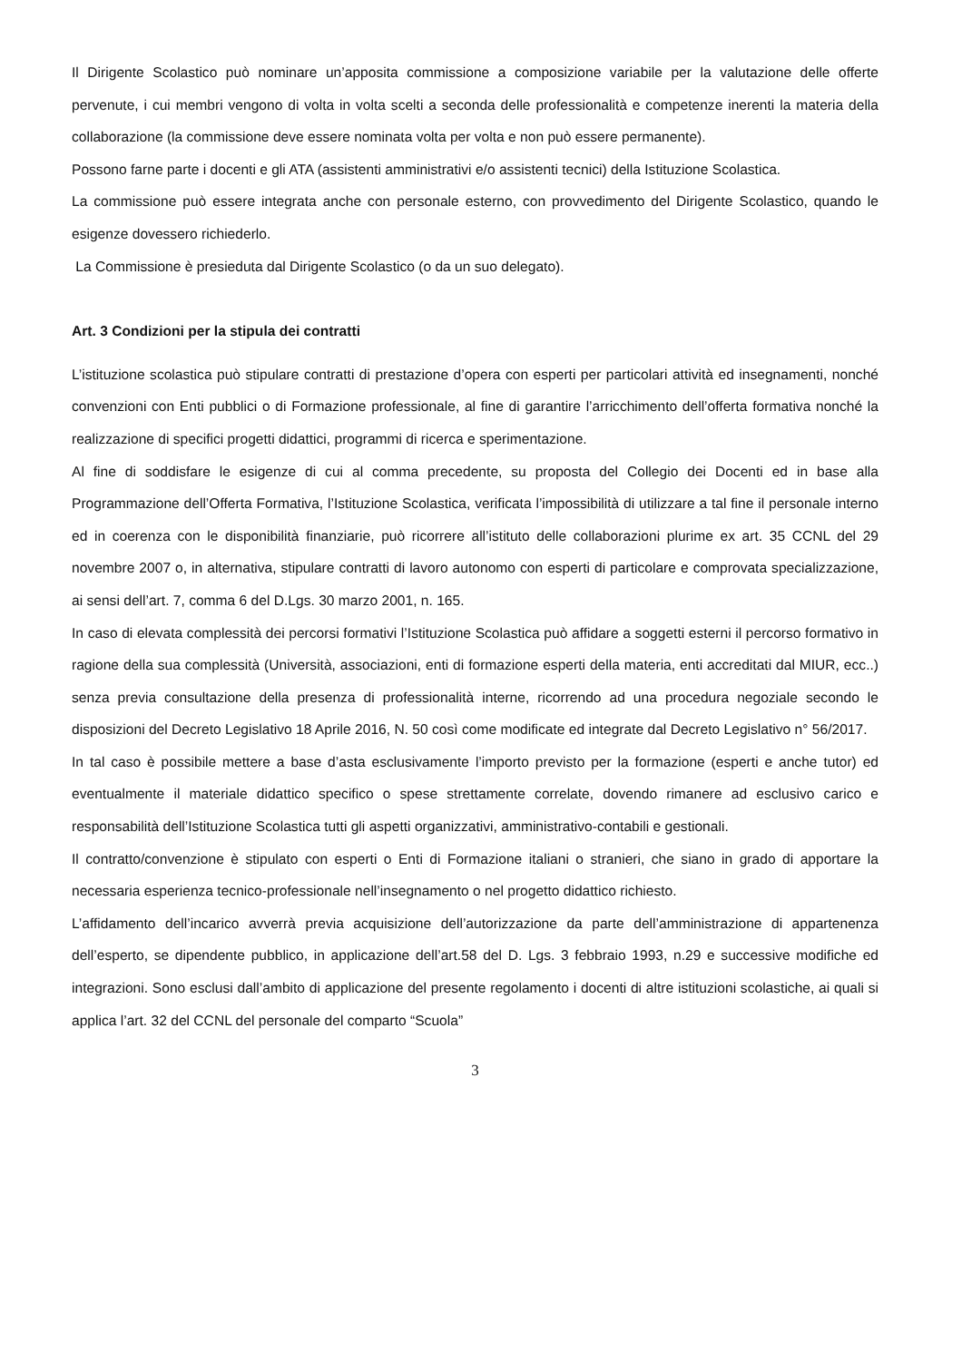Il Dirigente Scolastico può nominare un’apposita commissione a composizione variabile per la valutazione delle offerte pervenute, i cui membri vengono di volta in volta scelti a seconda delle professionalità e competenze inerenti la materia della collaborazione (la commissione deve essere nominata volta per volta e non può essere permanente).
Possono farne parte i docenti e gli ATA (assistenti amministrativi e/o assistenti tecnici) della Istituzione Scolastica.
La commissione può essere integrata anche con personale esterno, con provvedimento del Dirigente Scolastico, quando le esigenze dovessero richiederlo.
La Commissione è presieduta dal Dirigente Scolastico (o da un suo delegato).
Art. 3 Condizioni per la stipula dei contratti
L’istituzione scolastica può stipulare contratti di prestazione d’opera con esperti per particolari attività ed insegnamenti, nonché convenzioni con Enti pubblici o di Formazione professionale, al fine di garantire l’arricchimento dell’offerta formativa nonché la realizzazione di specifici progetti didattici, programmi di ricerca e sperimentazione.
Al fine di soddisfare le esigenze di cui al comma precedente, su proposta del Collegio dei Docenti ed in base alla Programmazione dell’Offerta Formativa, l’Istituzione Scolastica, verificata l’impossibilità di utilizzare a tal fine il personale interno ed in coerenza con le disponibilità finanziarie, può ricorrere all’istituto delle collaborazioni plurime ex art. 35 CCNL del 29 novembre 2007 o, in alternativa, stipulare contratti di lavoro autonomo con esperti di particolare e comprovata specializzazione, ai sensi dell’art. 7, comma 6 del D.Lgs. 30 marzo 2001, n. 165.
In caso di elevata complessità dei percorsi formativi l’Istituzione Scolastica può affidare a soggetti esterni il percorso formativo in ragione della sua complessità (Università, associazioni, enti di formazione esperti della materia, enti accreditati dal MIUR, ecc..) senza previa consultazione della presenza di professionalità interne, ricorrendo ad una procedura negoziale secondo le disposizioni del Decreto Legislativo 18 Aprile 2016, N. 50 così come modificate ed integrate dal Decreto Legislativo n° 56/2017.
In tal caso è possibile mettere a base d’asta esclusivamente l’importo previsto per la formazione (esperti e anche tutor) ed eventualmente il materiale didattico specifico o spese strettamente correlate, dovendo rimanere ad esclusivo carico e responsabilità dell’Istituzione Scolastica tutti gli aspetti organizzativi, amministrativo-contabili e gestionali.
Il contratto/convenzione è stipulato con esperti o Enti di Formazione italiani o stranieri, che siano in grado di apportare la necessaria esperienza tecnico-professionale nell’insegnamento o nel progetto didattico richiesto.
L’affidamento dell’incarico avverrà previa acquisizione dell’autorizzazione da parte dell’amministrazione di appartenenza dell’esperto, se dipendente pubblico, in applicazione dell’art.58 del D. Lgs. 3 febbraio 1993, n.29 e successive modifiche ed integrazioni. Sono esclusi dall’ambito di applicazione del presente regolamento i docenti di altre istituzioni scolastiche, ai quali si applica l’art. 32 del CCNL del personale del comparto “Scuola”
3